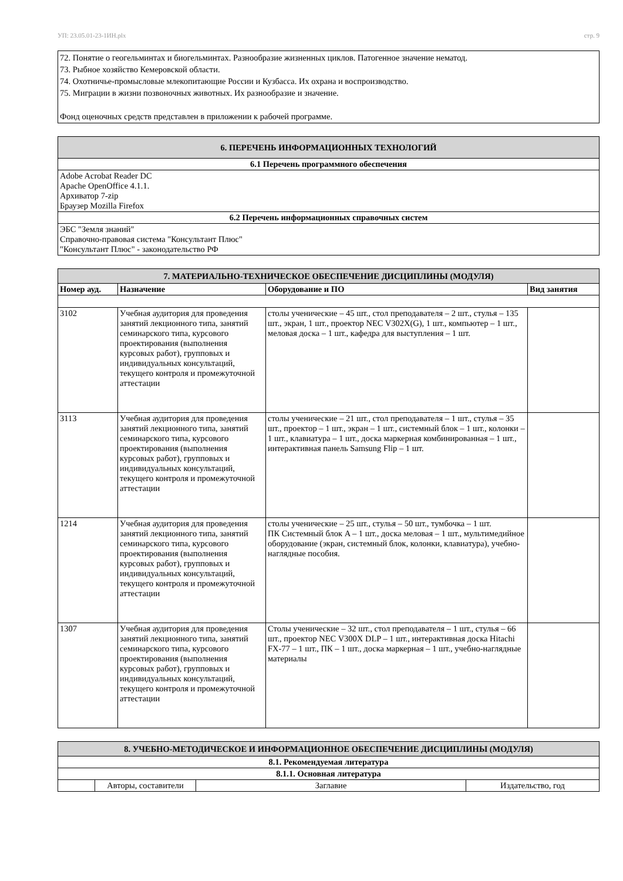УП: 23.05.01-23-1ИН.plx стр. 9
72. Понятие о геогельминтах и биогельминтах. Разнообразие жизненных циклов. Патогенное значение нематод.
73. Рыбное хозяйство Кемеровской области.
74. Охотничье-промысловые млекопитающие России и Кузбасса. Их охрана и воспроизводство.
75. Миграции в жизни позвоночных животных. Их разнообразие и значение.
Фонд оценочных средств представлен в приложении к рабочей программе.
| 6. ПЕРЕЧЕНЬ ИНФОРМАЦИОННЫХ ТЕХНОЛОГИЙ |
| 6.1 Перечень программного обеспечения |
| Adobe Acrobat Reader DC Apache OpenOffice 4.1.1. Архиватор 7-zip Браузер Mozilla Firefox |
| 6.2 Перечень информационных справочных систем |
| ЭБС "Земля знаний" Справочно-правовая система "Консультант Плюс" "Консультант Плюс" - законодательство РФ |
| 7. МАТЕРИАЛЬНО-ТЕХНИЧЕСКОЕ ОБЕСПЕЧЕНИЕ ДИСЦИПЛИНЫ (МОДУЛЯ) | | | |
| Номер ауд. | Назначение | Оборудование и ПО | Вид занятия |
| 3102 | Учебная аудитория для проведения занятий лекционного типа, занятий семинарского типа, курсового проектирования (выполнения курсовых работ), групповых и индивидуальных консультаций, текущего контроля и промежуточной аттестации | столы ученические – 45 шт., стол преподавателя – 2 шт., стулья – 135 шт., экран, 1 шт., проектор NEC V302X(G), 1 шт., компьютер – 1 шт., меловая доска – 1 шт., кафедра для выступления – 1 шт. | |
| 3113 | Учебная аудитория для проведения занятий лекционного типа, занятий семинарского типа, курсового проектирования (выполнения курсовых работ), групповых и индивидуальных консультаций, текущего контроля и промежуточной аттестации | столы ученические – 21 шт., стол преподавателя – 1 шт., стулья – 35 шт., проектор – 1 шт., экран – 1 шт., системный блок – 1 шт., колонки – 1 шт., клавиатура – 1 шт., доска маркерная комбинированная – 1 шт., интерактивная панель Samsung Flip – 1 шт. | |
| 1214 | Учебная аудитория для проведения занятий лекционного типа, занятий семинарского типа, курсового проектирования (выполнения курсовых работ), групповых и индивидуальных консультаций, текущего контроля и промежуточной аттестации | столы ученические – 25 шт., стулья – 50 шт., тумбочка – 1 шт. ПК Системный блок A – 1 шт., доска меловая – 1 шт., мультимедийное оборудование (экран, системный блок, колонки, клавиатура), учебно-наглядные пособия. | |
| 1307 | Учебная аудитория для проведения занятий лекционного типа, занятий семинарского типа, курсового проектирования (выполнения курсовых работ), групповых и индивидуальных консультаций, текущего контроля и промежуточной аттестации | Столы ученические – 32 шт., стол преподавателя – 1 шт., стулья – 66 шт., проектор NEC V300X DLP – 1 шт., интерактивная доска Hitachi FX-77 – 1 шт., ПК – 1 шт., доска маркерная – 1 шт., учебно-наглядные материалы | |
| 8. УЧЕБНО-МЕТОДИЧЕСКОЕ И ИНФОРМАЦИОННОЕ ОБЕСПЕЧЕНИЕ ДИСЦИПЛИНЫ (МОДУЛЯ) | | | |
| 8.1. Рекомендуемая литература | | | |
| 8.1.1. Основная литература | | | |
| | Авторы, составители | Заглавие | Издательство, год |